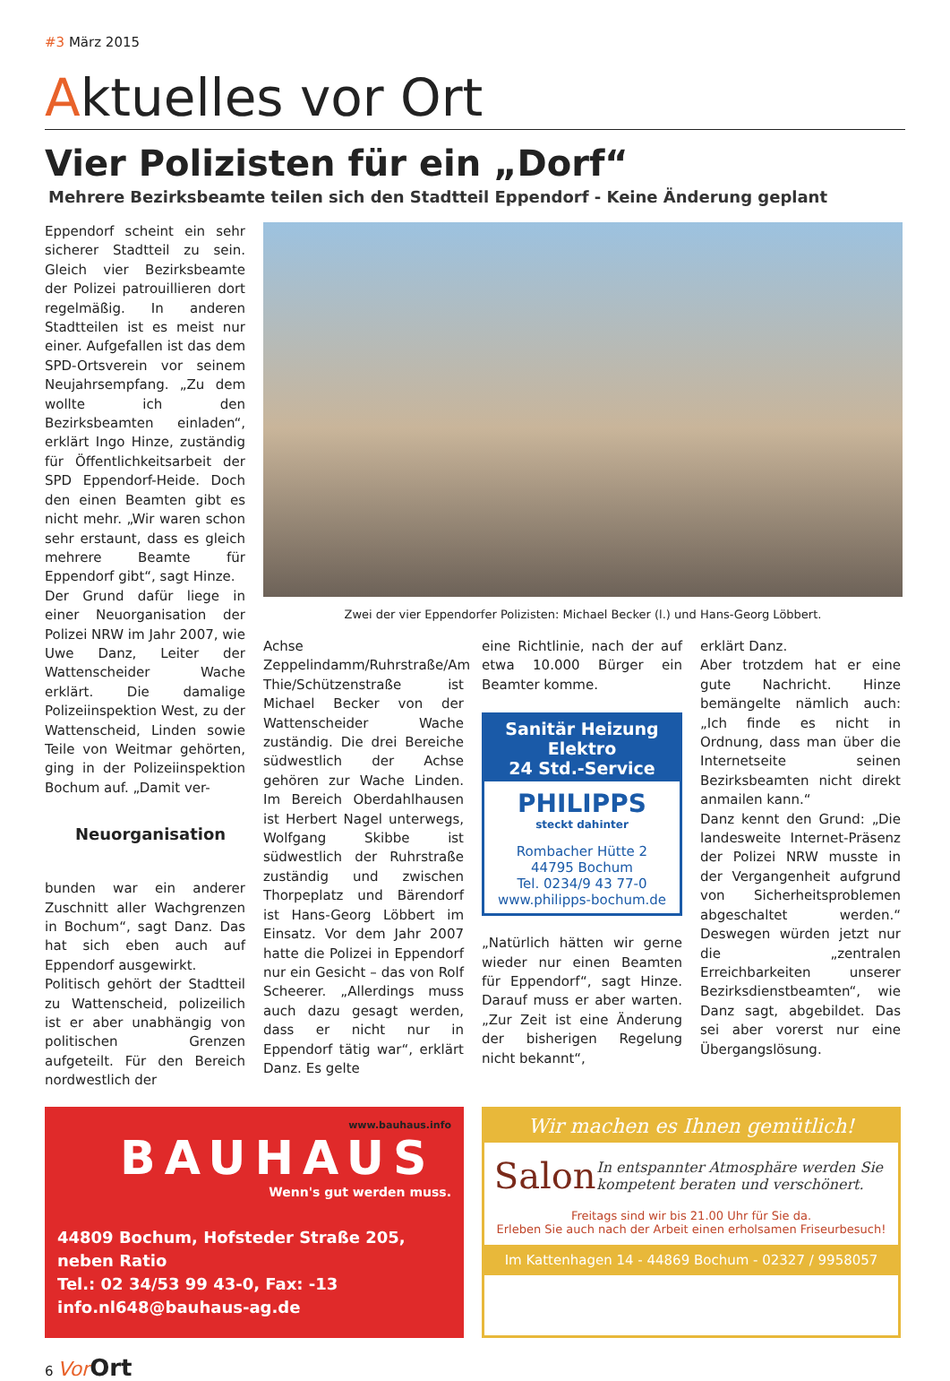#3 März 2015
Aktuelles vor Ort
Vier Polizisten für ein „Dorf“
Mehrere Bezirksbeamte teilen sich den Stadtteil Eppendorf - Keine Änderung geplant
Eppendorf scheint ein sehr sicherer Stadtteil zu sein. Gleich vier Bezirksbeamte der Polizei patrouillieren dort regelmäßig. In anderen Stadtteilen ist es meist nur einer. Aufgefallen ist das dem SPD-Ortsverein vor seinem Neujahrsempfang. „Zu dem wollte ich den Bezirksbeamten einladen“, erklärt Ingo Hinze, zuständig für Öffentlichkeitsarbeit der SPD Eppendorf-Heide. Doch den einen Beamten gibt es nicht mehr. „Wir waren schon sehr erstaunt, dass es gleich mehrere Beamte für Eppendorf gibt“, sagt Hinze.
Der Grund dafür liege in einer Neuorganisation der Polizei NRW im Jahr 2007, wie Uwe Danz, Leiter der Wattenscheider Wache erklärt. Die damalige Polizeiinspektion West, zu der Wattenscheid, Linden sowie Teile von Weitmar gehörten, ging in der Polizeiinspektion Bochum auf. „Damit ver-
Neuorganisation
bunden war ein anderer Zuschnitt aller Wachgrenzen in Bochum“, sagt Danz. Das hat sich eben auch auf Eppendorf ausgewirkt.
Politisch gehört der Stadtteil zu Wattenscheid, polizeilich ist er aber unabhängig von politischen Grenzen aufgeteilt. Für den Bereich nordwestlich der
Zwei der vier Eppendorfer Polizisten: Michael Becker (l.) und Hans-Georg Löbbert.
Achse Zeppelindamm/Ruhrstraße/Am Thie/Schützenstraße ist Michael Becker von der Wattenscheider Wache zuständig. Die drei Bereiche südwestlich der Achse gehören zur Wache Linden. Im Bereich Oberdahlhausen ist Herbert Nagel unterwegs, Wolfgang Skibbe ist südwestlich der Ruhrstraße zuständig und zwischen Thorpeplatz und Bärendorf ist Hans-Georg Löbbert im Einsatz. Vor dem Jahr 2007 hatte die Polizei in Eppendorf nur ein Gesicht – das von Rolf Scheerer. „Allerdings muss auch dazu gesagt werden, dass er nicht nur in Eppendorf tätig war“, erklärt Danz. Es gelte
eine Richtlinie, nach der auf etwa 10.000 Bürger ein Beamter komme.
Sanitär Heizung Elektro
24 Std.-Service
PHILIPPS
steckt dahinter
Rombacher Hütte 2
44795 Bochum
Tel. 0234/9 43 77-0
www.philipps-bochum.de
„Natürlich hätten wir gerne wieder nur einen Beamten für Eppendorf“, sagt Hinze. Darauf muss er aber warten. „Zur Zeit ist eine Änderung der bisherigen Regelung nicht bekannt“,
erklärt Danz.
Aber trotzdem hat er eine gute Nachricht. Hinze bemängelte nämlich auch: „Ich finde es nicht in Ordnung, dass man über die Internetseite seinen Bezirksbeamten nicht direkt anmailen kann.“
Danz kennt den Grund: „Die landesweite Internet-Präsenz der Polizei NRW musste in der Vergangenheit aufgrund von Sicherheitsproblemen abgeschaltet werden.“ Deswegen würden jetzt nur die „zentralen Erreichbarkeiten unserer Bezirksdienstbeamten“, wie Danz sagt, abgebildet. Das sei aber vorerst nur eine Übergangslösung.
www.bauhaus.info
BAUHAUS
Wenn's gut werden muss.
44809 Bochum, Hofsteder Straße 205, neben Ratio
Tel.: 02 34/53 99 43-0, Fax: -13
info.nl648@bauhaus-ag.de
Wir machen es Ihnen gemütlich!
Salon
In entspannter Atmosphäre werden Sie kompetent beraten und verschönert.
Freitags sind wir bis 21.00 Uhr für Sie da.
Erleben Sie auch nach der Arbeit einen erholsamen Friseurbesuch!
Im Kattenhagen 14 - 44869 Bochum - 02327 / 9958057
6 Vor Ort